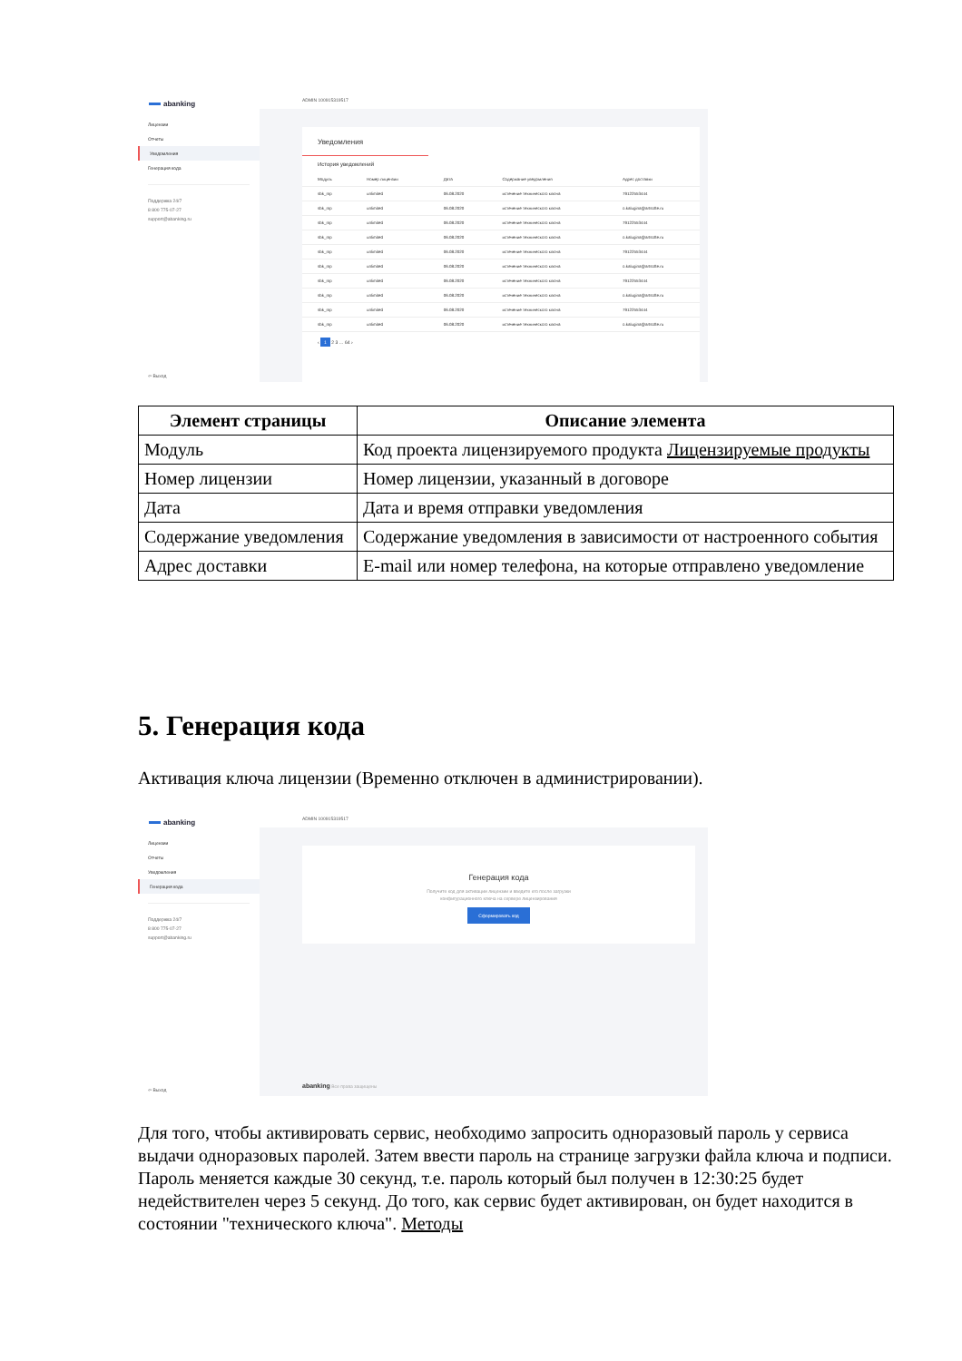abanking
Лицензии
Отчеты
Уведомления
Генерация кода
Поддержка 24/7
8 800 775-07-27
support@abanking.ru
⇦ Выход
ADMIN 100915319517
Уведомления
История уведомлений
| Модуль | Номер лицензии | Дата | Содержание уведомления | Адрес доставки |
| --- | --- | --- | --- | --- |
| sbk_mp | unlimited | 06.08.2020 | истечение технического ключа | 79122553444 |
| sbk_mp | unlimited | 06.08.2020 | истечение технического ключа | o.kalugina@artsofte.ru |
| sbk_mp | unlimited | 06.08.2020 | истечение технического ключа | 79122553444 |
| sbk_mp | unlimited | 06.08.2020 | истечение технического ключа | o.kalugina@artsofte.ru |
| sbk_mp | unlimited | 06.08.2020 | истечение технического ключа | 79122553444 |
| sbk_mp | unlimited | 06.08.2020 | истечение технического ключа | o.kalugina@artsofte.ru |
| sbk_mp | unlimited | 06.08.2020 | истечение технического ключа | 79122553444 |
| sbk_mp | unlimited | 06.08.2020 | истечение технического ключа | o.kalugina@artsofte.ru |
| sbk_mp | unlimited | 06.08.2020 | истечение технического ключа | 79122553444 |
| sbk_mp | unlimited | 06.08.2020 | истечение технического ключа | o.kalugina@artsofte.ru |
‹ 1 2 3 … 64 ›
| Элемент страницы | Описание элемента |
| --- | --- |
| Модуль | Код проекта лицензируемого продукта Лицензируемые продукты |
| Номер лицензии | Номер лицензии, указанный в договоре |
| Дата | Дата и время отправки уведомления |
| Содержание уведомления | Содержание уведомления в зависимости от настроенного события |
| Адрес доставки | E-mail или номер телефона, на которые отправлено уведомление |
5. Генерация кода
Активация ключа лицензии (Временно отключен в администрировании).
abanking
Лицензии
Отчеты
Уведомления
Генерация кода
Поддержка 24/7
8 800 775-07-27
support@abanking.ru
⇦ Выход
ADMIN 100915319517
Генерация кода
Получите код для активации лицензии и введите его после загрузки
конфигурационного ключа на сервере лицензирования
Сформировать код
abanking Все права защищены
Для того, чтобы активировать сервис, необходимо запросить одноразовый пароль у сервиса выдачи одноразовых паролей. Затем ввести пароль на странице загрузки файла ключа и подписи. Пароль меняется каждые 30 секунд, т.е. пароль который был получен в 12:30:25 будет недействителен через 5 секунд. До того, как сервис будет активирован, он будет находится в состоянии "технического ключа". Методы